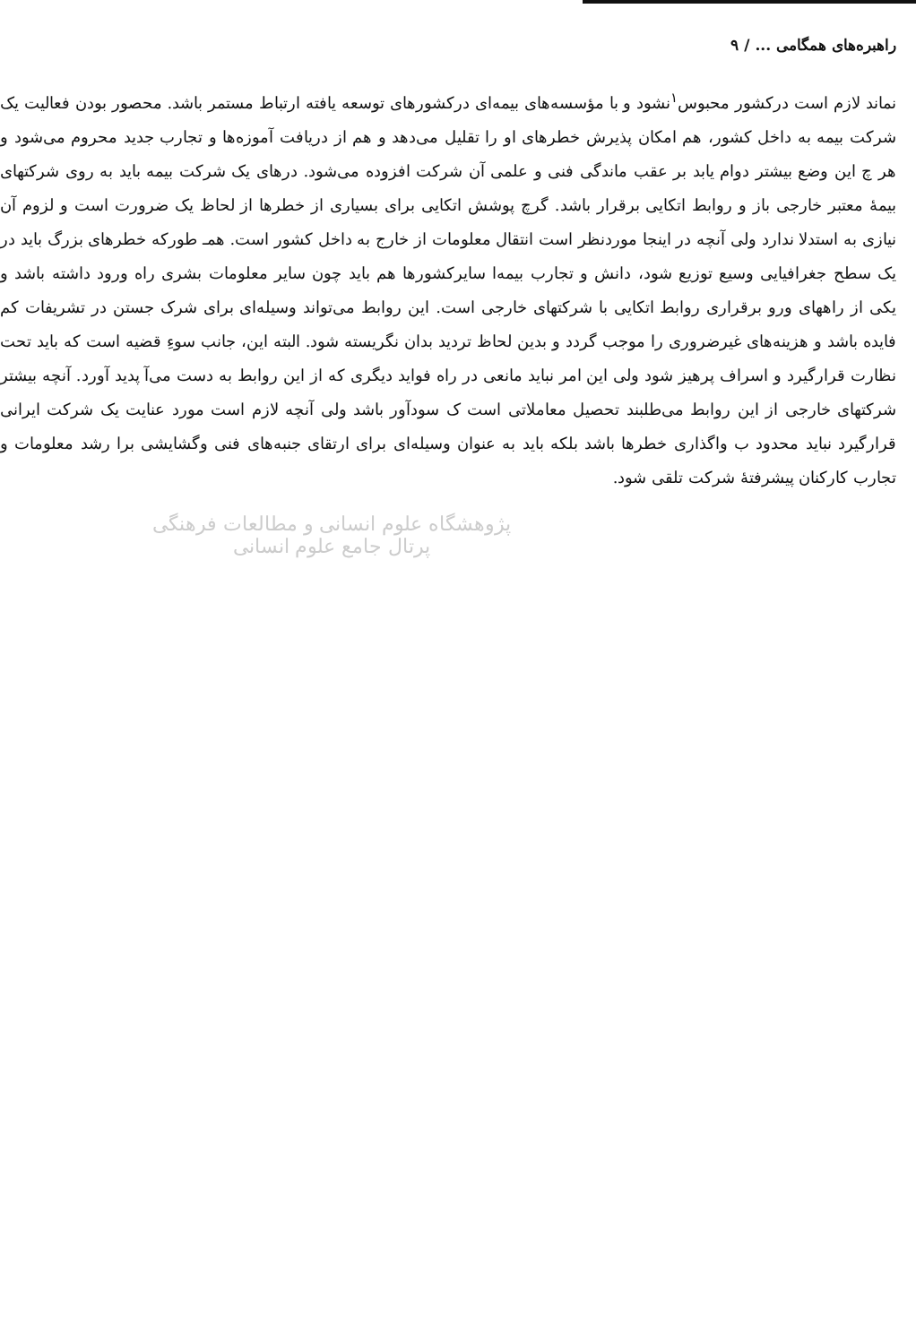راهبره‌های همگامی ... / ۹
نماند لازم است درکشور محبوس<sup>۱</sup>نشود و با مؤسسه‌های بیمه‌ای درکشورهای توسعه یافته ارتباط مستمر باشد. محصور بودن فعالیت یک شرکت بیمه به داخل کشور، هم امکان پذیرش خطرهای او را تقلیل می‌دهد و هم از دریافت آموزه‌ها و تجارب جدید محروم می‌شود و هر چ این وضع بیشتر دوام یابد بر عقب ماندگی فنی و علمی آن شرکت افزوده می‌شود. درهای یک شرکت بیمه باید به روی شرکتهای بیمهٔ معتبر خارجی باز و روابط اتکایی برقرار باشد. گرچ پوشش اتکایی برای بسیاری از خطرها از لحاظ یک ضرورت است و لزوم آن نیازی به استدلا ندارد ولی آنچه در اینجا موردنظر است انتقال معلومات از خارج به داخل کشور است. همـ طورکه خطرهای بزرگ باید در یک سطح جغرافیایی وسیع توزیع شود، دانش و تجارب بیمه‌ا سایرکشورها هم باید چون سایر معلومات بشری راه ورود داشته باشد و یکی از راههای ورو برقراری روابط اتکایی با شرکتهای خارجی است. این روابط می‌تواند وسیله‌ای برای شرک جستن در تشریفات کم فایده باشد و هزینه‌های غیرضروری را موجب گردد و بدین لحاظ تردید بدان نگریسته شود. البته این، جانب سوءِ قضیه است که باید تحت نظارت قرارگیرد و اسراف پرهیز شود ولی این امر نباید مانعی در راه فواید دیگری که از این روابط به دست می‌آ پدید آورد. آنچه بیشتر شرکتهای خارجی از این روابط می‌طلبند تحصیل معاملاتی است ک سودآور باشد ولی آنچه لازم است مورد عنایت یک شرکت ایرانی قرارگیرد نباید محدود ب واگذاری خطرها باشد بلکه باید به عنوان وسیله‌ای برای ارتقای جنبه‌های فنی وگشایشی برا رشد معلومات و تجارب کارکنان پیشرفتهٔ شرکت تلقی شود.
پژوهشگاه علوم انسانی و مطالعات فرهنگی
پرتال جامع علوم انسانی